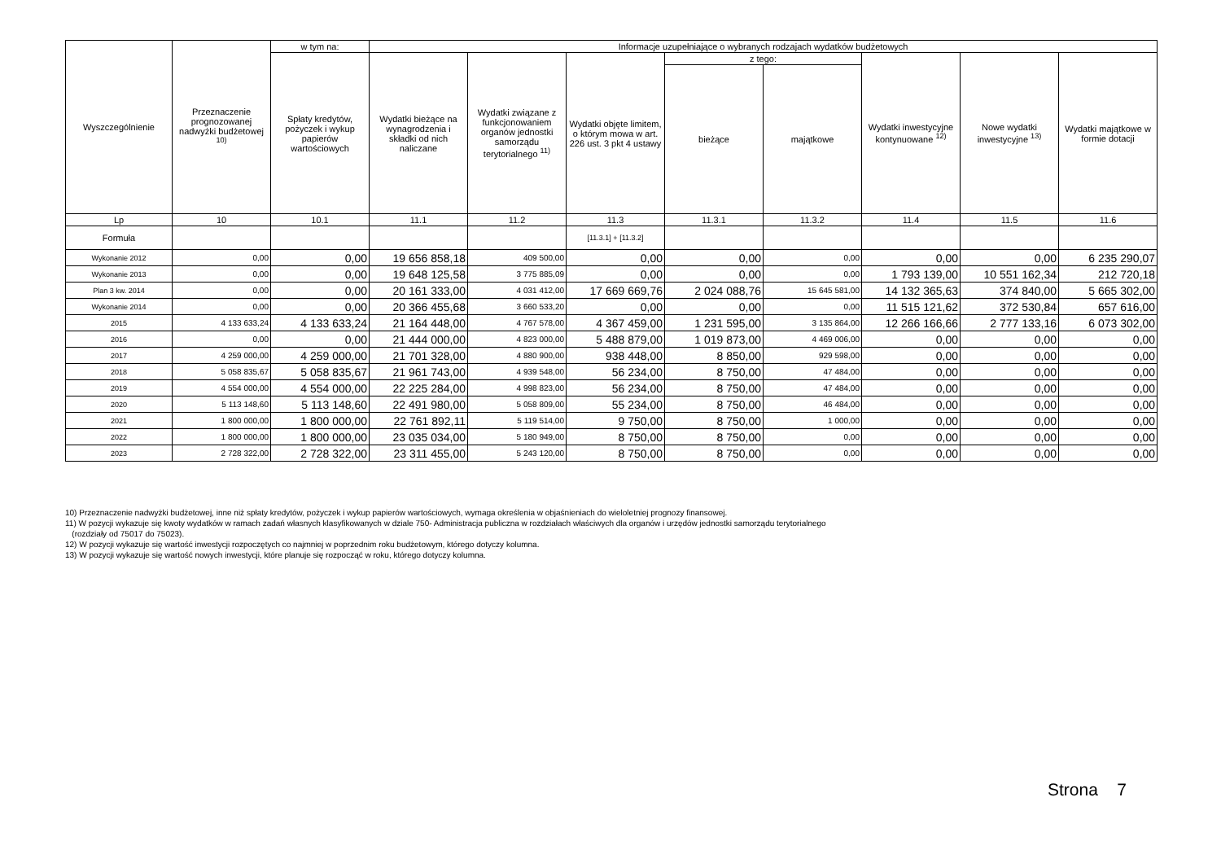| Wyszczególnienie | Przeznaczenie prognozowanej nadwyżki budżetowej <sup>10)</sup> | w tym na: | Informacje uzupełniające o wybranych rodzajach wydatków budżetowych | | | | | | | |
| --- | --- | --- | --- | --- | --- | --- | --- | --- | --- | --- |
| | | Spłaty kredytów, pożyczek i wykup papierów wartościowych | Wydatki bieżące na wynagrodzenia i składki od nich naliczane | Wydatki związane z funkcjonowaniem organów jednostki samorządu terytorialnego <sup>11)</sup> | Wydatki objęte limitem, o którym mowa w art. 226 ust. 3 pkt 4 ustawy | z tego: | | Wydatki inwestycyjne kontynuowane <sup>12)</sup> | Nowe wydatki inwestycyjne <sup>13)</sup> | Wydatki majątkowe w formie dotacji |
| | | | | | | bieżące | majątkowe | | | |
| Lp | 10 | 10.1 | 11.1 | 11.2 | 11.3 | 11.3.1 | 11.3.2 | 11.4 | 11.5 | 11.6 |
| Formuła | | | | | [11.3.1] + [11.3.2] | | | | | |
| Wykonanie 2012 | 0,00 | 0,00 | 19 656 858,18 | 409 500,00 | 0,00 | 0,00 | 0,00 | 0,00 | 0,00 | 6 235 290,07 |
| Wykonanie 2013 | 0,00 | 0,00 | 19 648 125,58 | 3 775 885,09 | 0,00 | 0,00 | 0,00 | 1 793 139,00 | 10 551 162,34 | 212 720,18 |
| Plan 3 kw. 2014 | 0,00 | 0,00 | 20 161 333,00 | 4 031 412,00 | 17 669 669,76 | 2 024 088,76 | 15 645 581,00 | 14 132 365,63 | 374 840,00 | 5 665 302,00 |
| Wykonanie 2014 | 0,00 | 0,00 | 20 366 455,68 | 3 660 533,20 | 0,00 | 0,00 | 0,00 | 11 515 121,62 | 372 530,84 | 657 616,00 |
| 2015 | 4 133 633,24 | 4 133 633,24 | 21 164 448,00 | 4 767 578,00 | 4 367 459,00 | 1 231 595,00 | 3 135 864,00 | 12 266 166,66 | 2 777 133,16 | 6 073 302,00 |
| 2016 | 0,00 | 0,00 | 21 444 000,00 | 4 823 000,00 | 5 488 879,00 | 1 019 873,00 | 4 469 006,00 | 0,00 | 0,00 | 0,00 |
| 2017 | 4 259 000,00 | 4 259 000,00 | 21 701 328,00 | 4 880 900,00 | 938 448,00 | 8 850,00 | 929 598,00 | 0,00 | 0,00 | 0,00 |
| 2018 | 5 058 835,67 | 5 058 835,67 | 21 961 743,00 | 4 939 548,00 | 56 234,00 | 8 750,00 | 47 484,00 | 0,00 | 0,00 | 0,00 |
| 2019 | 4 554 000,00 | 4 554 000,00 | 22 225 284,00 | 4 998 823,00 | 56 234,00 | 8 750,00 | 47 484,00 | 0,00 | 0,00 | 0,00 |
| 2020 | 5 113 148,60 | 5 113 148,60 | 22 491 980,00 | 5 058 809,00 | 55 234,00 | 8 750,00 | 46 484,00 | 0,00 | 0,00 | 0,00 |
| 2021 | 1 800 000,00 | 1 800 000,00 | 22 761 892,11 | 5 119 514,00 | 9 750,00 | 8 750,00 | 1 000,00 | 0,00 | 0,00 | 0,00 |
| 2022 | 1 800 000,00 | 1 800 000,00 | 23 035 034,00 | 5 180 949,00 | 8 750,00 | 8 750,00 | 0,00 | 0,00 | 0,00 | 0,00 |
| 2023 | 2 728 322,00 | 2 728 322,00 | 23 311 455,00 | 5 243 120,00 | 8 750,00 | 8 750,00 | 0,00 | 0,00 | 0,00 | 0,00 |
10) Przeznaczenie nadwyżki budżetowej, inne niż spłaty kredytów, pożyczek i wykup papierów wartościowych, wymaga określenia w objaśnieniach do wieloletniej prognozy finansowej.
11) W pozycji wykazuje się kwoty wydatków w ramach zadań własnych klasyfikowanych w dziale 750- Administracja publiczna w rozdziałach właściwych dla organów i urzędów jednostki samorządu terytorialnego
(rozdziały od 75017 do 75023).
12) W pozycji wykazuje się wartość inwestycji rozpoczętych co najmniej w poprzednim roku budżetowym, którego dotyczy kolumna.
13) W pozycji wykazuje się wartość nowych inwestycji, które planuje się rozpocząć w roku, którego dotyczy kolumna.
Strona 7